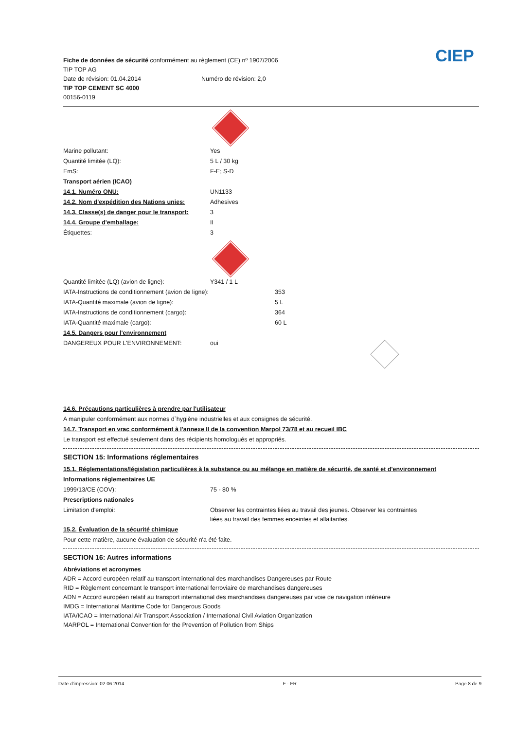Fiche de données de sécurité conformément au règlement (CE) nº 1907/2006
TIP TOP AG
Date de révision: 01.04.2014 Numéro de révision: 2,0
TIP TOP CEMENT SC 4000
00156-0119
CIEP
Marine pollutant: Yes
Quantité limitée (LQ): 5 L / 30 kg
EmS: F-E; S-D
Transport aérien (ICAO)
14.1. Numéro ONU: UN1133
14.2. Nom d'expédition des Nations unies: Adhesives
14.3. Classe(s) de danger pour le transport: 3
14.4. Groupe d'emballage: II
Étiquettes: 3
Quantité limitée (LQ) (avion de ligne): Y341 / 1 L
IATA-Instructions de conditionnement (avion de ligne): 353
IATA-Quantité maximale (avion de ligne): 5 L
IATA-Instructions de conditionnement (cargo): 364
IATA-Quantité maximale (cargo): 60 L
14.5. Dangers pour l'environnement
DANGEREUX POUR L'ENVIRONNEMENT: oui
14.6. Précautions particulières à prendre par l'utilisateur
A manipuler conformément aux normes d`hygiène industrielles et aux consignes de sécurité.
14.7. Transport en vrac conformément à l'annexe II de la convention Marpol 73/78 et au recueil IBC
Le transport est effectué seulement dans des récipients homologués et appropriés.
SECTION 15: Informations réglementaires
15.1. Réglementations/législation particulières à la substance ou au mélange en matière de sécurité, de santé et d'environnement
Informations réglementaires UE
1999/13/CE (COV): 75 - 80 %
Prescriptions nationales
Limitation d'emploi: Observer les contraintes liées au travail des jeunes. Observer les contraintes liées au travail des femmes enceintes et allaitantes.
15.2. Évaluation de la sécurité chimique
Pour cette matière, aucune évaluation de sécurité n'a été faite.
SECTION 16: Autres informations
Abréviations et acronymes
ADR = Accord européen relatif au transport international des marchandises Dangereuses par Route
RID = Règlement concernant le transport international ferroviaire de marchandises dangereuses
ADN = Accord européen relatif au transport international des marchandises dangereuses par voie de navigation intérieure
IMDG = International Maritime Code for Dangerous Goods
IATA/ICAO = International Air Transport Association / International Civil Aviation Organization
MARPOL = International Convention for the Prevention of Pollution from Ships
Date d'impression: 02.06.2014 F - FR Page 8 de 9